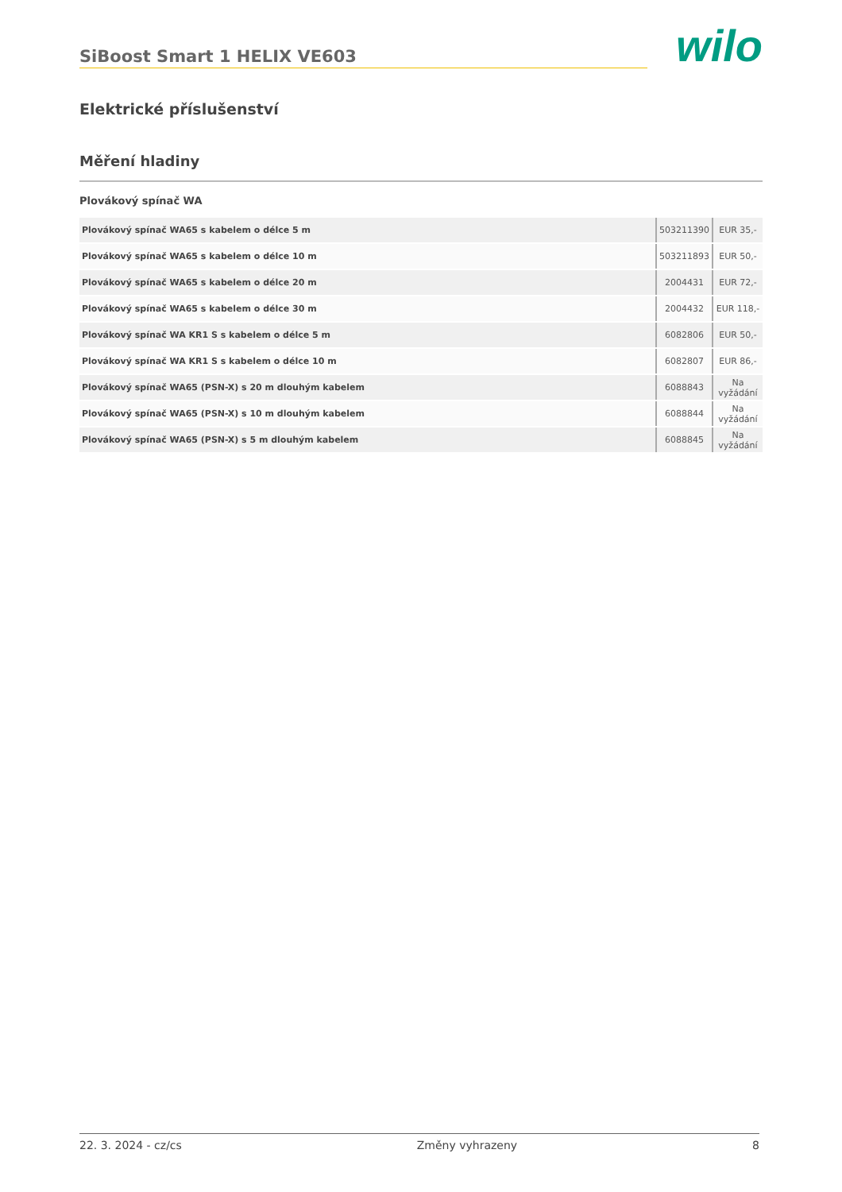SiBoost Smart 1 HELIX VE603
wilo
Elektrické příslušenství
Měření hladiny
Plovákový spínač WA
| Plovákový spínač WA65 s kabelem o délce 5 m | 503211390 | EUR 35,- |
| Plovákový spínač WA65 s kabelem o délce 10 m | 503211893 | EUR 50,- |
| Plovákový spínač WA65 s kabelem o délce 20 m | 2004431 | EUR 72,- |
| Plovákový spínač WA65 s kabelem o délce 30 m | 2004432 | EUR 118,- |
| Plovákový spínač WA KR1 S s kabelem o délce 5 m | 6082806 | EUR 50,- |
| Plovákový spínač WA KR1 S s kabelem o délce 10 m | 6082807 | EUR 86,- |
| Plovákový spínač WA65 (PSN-X) s 20 m dlouhým kabelem | 6088843 | Na vyžádání |
| Plovákový spínač WA65 (PSN-X) s 10 m dlouhým kabelem | 6088844 | Na vyžádání |
| Plovákový spínač WA65 (PSN-X) s 5 m dlouhým kabelem | 6088845 | Na vyžádání |
22. 3. 2024 - cz/cs Změny vyhrazeny 8